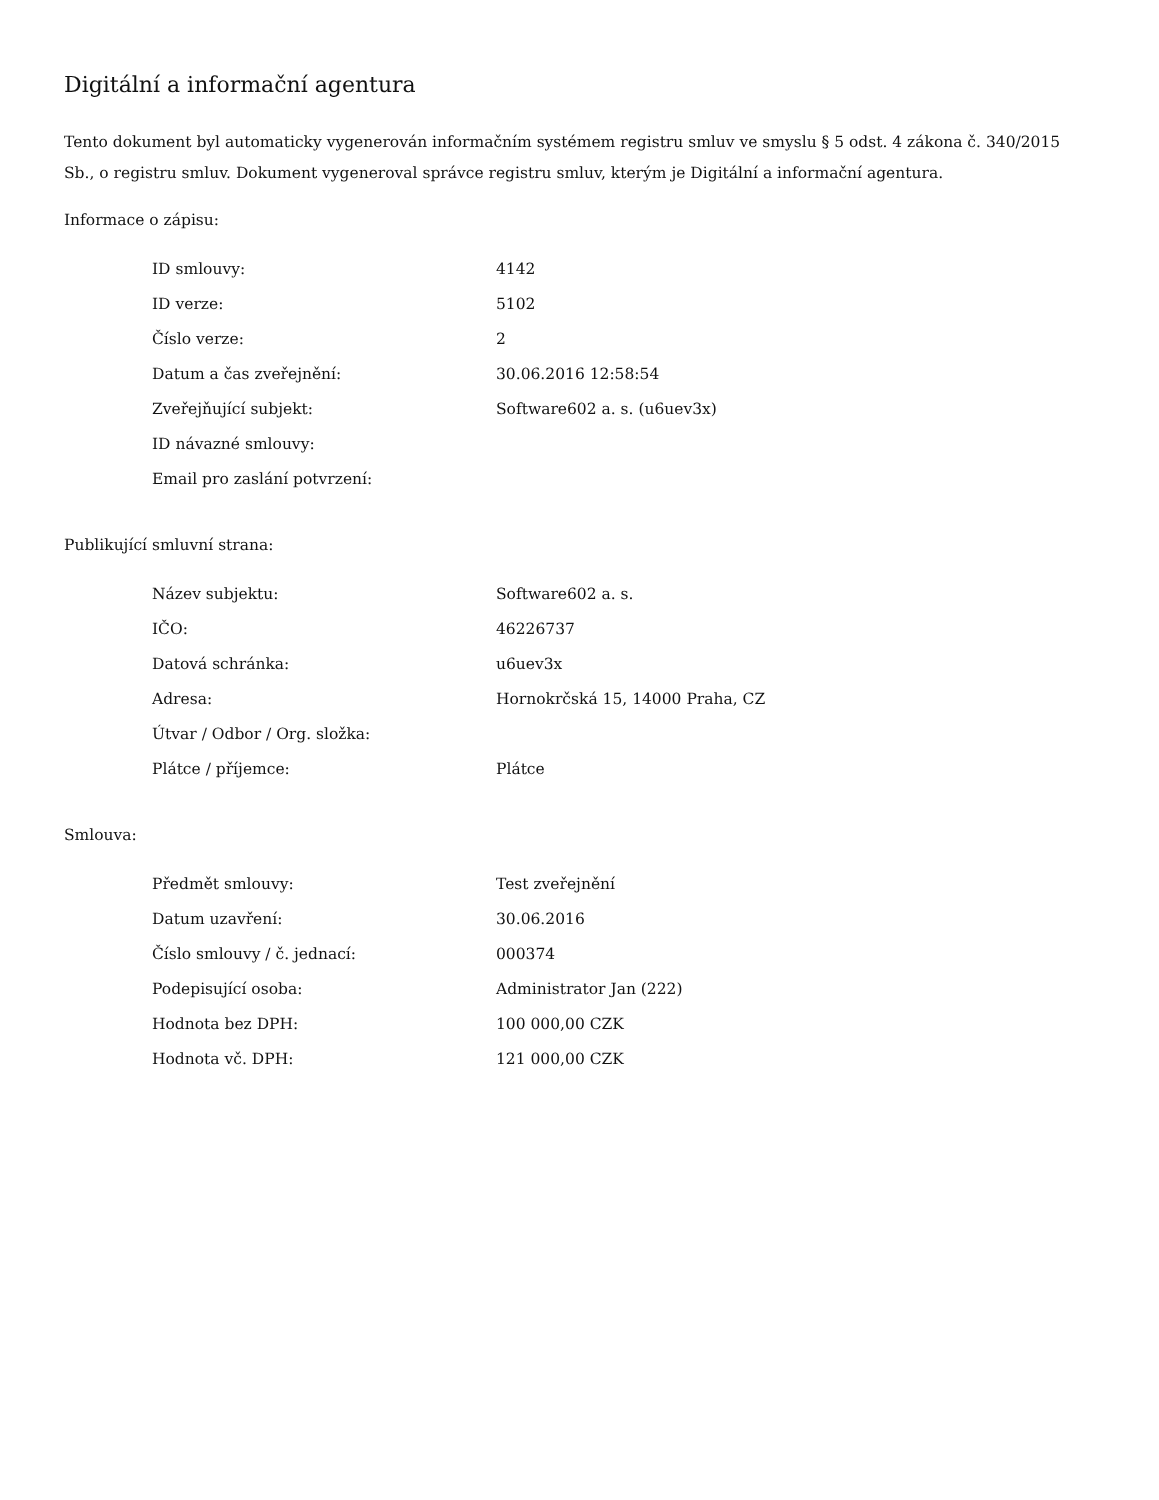Digitální a informační agentura
Tento dokument byl automaticky vygenerován informačním systémem registru smluv ve smyslu § 5 odst. 4 zákona č. 340/2015 Sb., o registru smluv. Dokument vygeneroval správce registru smluv, kterým je Digitální a informační agentura.
Informace o zápisu:
| ID smlouvy: | 4142 |
| ID verze: | 5102 |
| Číslo verze: | 2 |
| Datum a čas zveřejnění: | 30.06.2016 12:58:54 |
| Zveřejňující subjekt: | Software602 a. s. (u6uev3x) |
| ID návazné smlouvy: | |
| Email pro zaslání potvrzení: | |
Publikující smluvní strana:
| Název subjektu: | Software602 a. s. |
| IČO: | 46226737 |
| Datová schránka: | u6uev3x |
| Adresa: | Hornokrčská 15, 14000 Praha, CZ |
| Útvar / Odbor / Org. složka: | |
| Plátce / příjemce: | Plátce |
Smlouva:
| Předmět smlouvy: | Test zveřejnění |
| Datum uzavření: | 30.06.2016 |
| Číslo smlouvy / č. jednací: | 000374 |
| Podepisující osoba: | Administrator Jan (222) |
| Hodnota bez DPH: | 100 000,00 CZK |
| Hodnota vč. DPH: | 121 000,00 CZK |